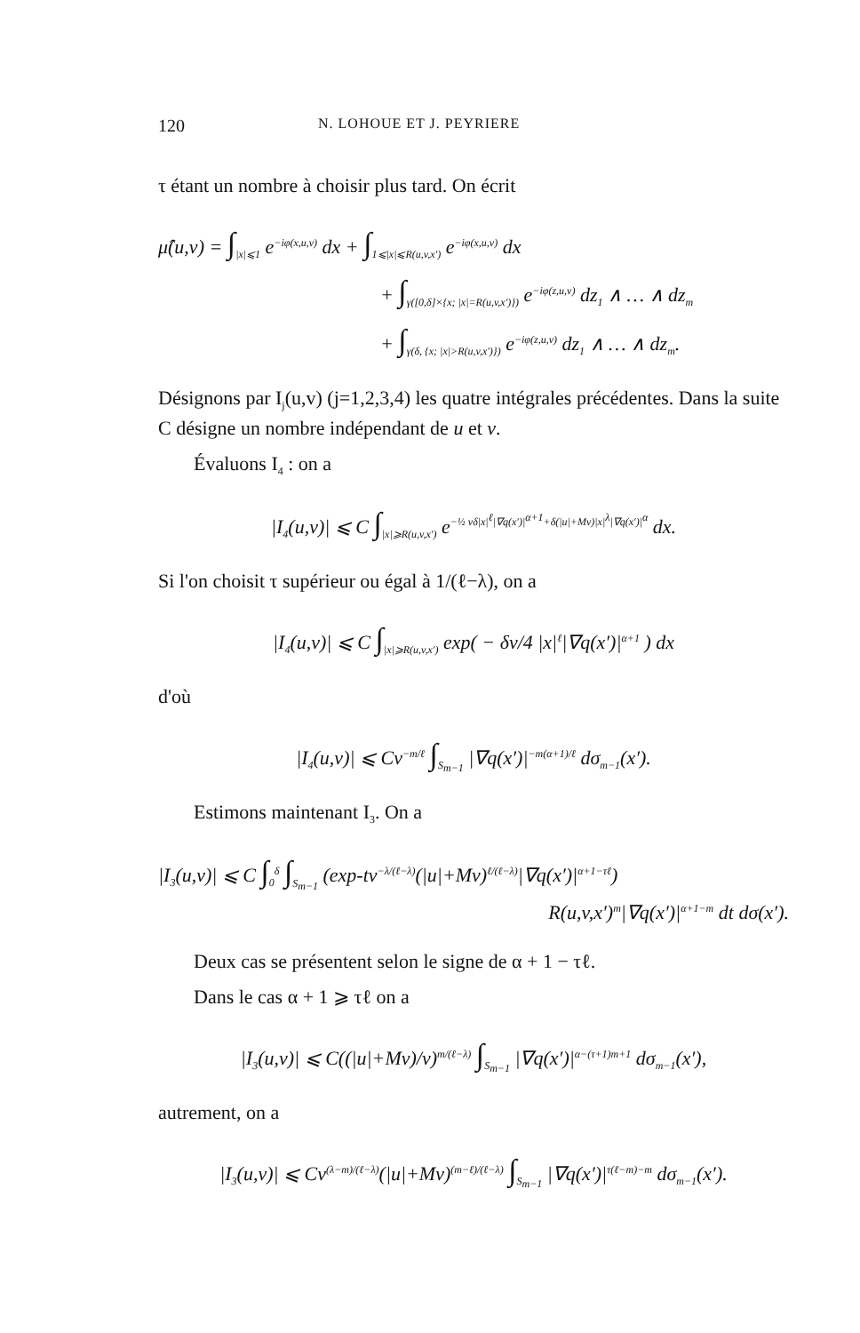120 N. LOHOUE ET J. PEYRIERE
τ étant un nombre à choisir plus tard. On écrit
μ̂(u,v) = ∫<sub>|x|⩽1</sub> e<sup>−iφ(x,u,v)</sup> dx + ∫<sub>1⩽|x|⩽R(u,v,x′)</sub> e<sup>−iφ(x,u,v)</sup> dx
+ ∫<sub>γ([0,δ]×{x; |x|=R(u,v,x′)})</sub> e<sup>−iφ(z,u,v)</sup> dz<sub>1</sub> ∧ … ∧ dz<sub>m</sub>
+ ∫<sub>γ(δ, {x; |x|>R(u,v,x′)})</sub> e<sup>−iφ(z,u,v)</sup> dz<sub>1</sub> ∧ … ∧ dz<sub>m</sub>.
Désignons par I<sub>j</sub>(u,v) (j=1,2,3,4) les quatre intégrales précédentes. Dans la suite C désigne un nombre indépendant de u et v.
Évaluons I<sub>4</sub> : on a
|I<sub>4</sub>(u,v)| ⩽ C ∫<sub>|x|⩾R(u,v,x′)</sub> e<sup>−½ vδ|x|<sup>ℓ</sup>|∇q(x′)|<sup>α+1</sup>+δ(|u|+Mv)|x|<sup>λ</sup>|∇q(x′)|<sup>α</sup></sup> dx.
Si l'on choisit τ supérieur ou égal à 1/(ℓ−λ), on a
|I<sub>4</sub>(u,v)| ⩽ C ∫<sub>|x|⩾R(u,v,x′)</sub> exp( − δv/4 |x|<sup>ℓ</sup>|∇q(x′)|<sup>α+1</sup> ) dx
d'où
|I<sub>4</sub>(u,v)| ⩽ Cv<sup>−m/ℓ</sup> ∫<sub>S<sub>m−1</sub></sub> |∇q(x′)|<sup>−m(α+1)/ℓ</sup> dσ<sub>m−1</sub>(x′).
Estimons maintenant I<sub>3</sub>. On a
|I<sub>3</sub>(u,v)| ⩽ C ∫<sub>0</sub><sup>δ</sup> ∫<sub>S<sub>m−1</sub></sub> (exp-tv<sup>−λ/(ℓ−λ)</sup>(|u|+Mv)<sup>ℓ/(ℓ−λ)</sup>|∇q(x′)|<sup>α+1−τℓ</sup>)
R(u,v,x′)<sup>m</sup>|∇q(x′)|<sup>α+1−m</sup> dt dσ(x′).
Deux cas se présentent selon le signe de α + 1 − τℓ.
Dans le cas α + 1 ⩾ τℓ on a
|I<sub>3</sub>(u,v)| ⩽ C((|u|+Mv)/v)<sup>m/(ℓ−λ)</sup> ∫<sub>S<sub>m−1</sub></sub> |∇q(x′)|<sup>α−(τ+1)m+1</sup> dσ<sub>m−1</sub>(x′),
autrement, on a
|I<sub>3</sub>(u,v)| ⩽ Cv<sup>(λ−m)/(ℓ−λ)</sup>(|u|+Mv)<sup>(m−ℓ)/(ℓ−λ)</sup> ∫<sub>S<sub>m−1</sub></sub> |∇q(x′)|<sup>τ(ℓ−m)−m</sup> dσ<sub>m−1</sub>(x′).